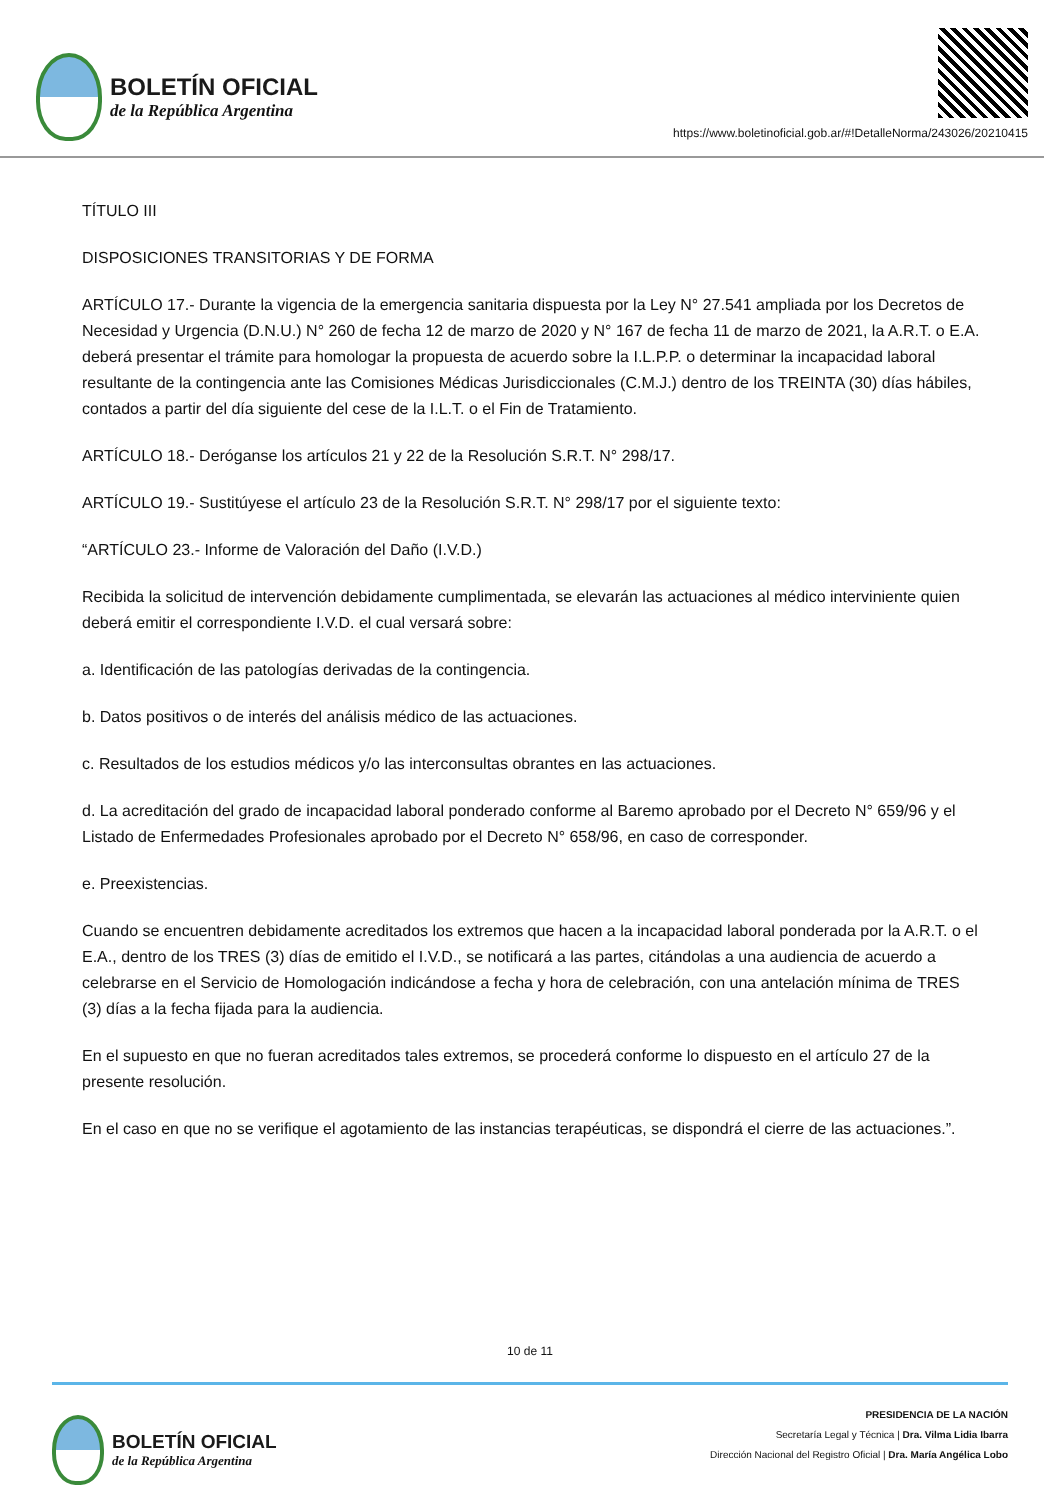BOLETÍN OFICIAL
de la República Argentina
https://www.boletinoficial.gob.ar/#!DetalleNorma/243026/20210415
TÍTULO III
DISPOSICIONES TRANSITORIAS Y DE FORMA
ARTÍCULO 17.- Durante la vigencia de la emergencia sanitaria dispuesta por la Ley N° 27.541 ampliada por los Decretos de Necesidad y Urgencia (D.N.U.) N° 260 de fecha 12 de marzo de 2020 y N° 167 de fecha 11 de marzo de 2021, la A.R.T. o E.A. deberá presentar el trámite para homologar la propuesta de acuerdo sobre la I.L.P.P. o determinar la incapacidad laboral resultante de la contingencia ante las Comisiones Médicas Jurisdiccionales (C.M.J.) dentro de los TREINTA (30) días hábiles, contados a partir del día siguiente del cese de la I.L.T. o el Fin de Tratamiento.
ARTÍCULO 18.- Deróganse los artículos 21 y 22 de la Resolución S.R.T. N° 298/17.
ARTÍCULO 19.- Sustitúyese el artículo 23 de la Resolución S.R.T. N° 298/17 por el siguiente texto:
“ARTÍCULO 23.- Informe de Valoración del Daño (I.V.D.)
Recibida la solicitud de intervención debidamente cumplimentada, se elevarán las actuaciones al médico interviniente quien deberá emitir el correspondiente I.V.D. el cual versará sobre:
a. Identificación de las patologías derivadas de la contingencia.
b. Datos positivos o de interés del análisis médico de las actuaciones.
c. Resultados de los estudios médicos y/o las interconsultas obrantes en las actuaciones.
d. La acreditación del grado de incapacidad laboral ponderado conforme al Baremo aprobado por el Decreto N° 659/96 y el Listado de Enfermedades Profesionales aprobado por el Decreto N° 658/96, en caso de corresponder.
e. Preexistencias.
Cuando se encuentren debidamente acreditados los extremos que hacen a la incapacidad laboral ponderada por la A.R.T. o el E.A., dentro de los TRES (3) días de emitido el I.V.D., se notificará a las partes, citándolas a una audiencia de acuerdo a celebrarse en el Servicio de Homologación indicándose a fecha y hora de celebración, con una antelación mínima de TRES (3) días a la fecha fijada para la audiencia.
En el supuesto en que no fueran acreditados tales extremos, se procederá conforme lo dispuesto en el artículo 27 de la presente resolución.
En el caso en que no se verifique el agotamiento de las instancias terapéuticas, se dispondrá el cierre de las actuaciones.”.
10 de 11
BOLETÍN OFICIAL
de la República Argentina
PRESIDENCIA DE LA NACIÓN
Secretaría Legal y Técnica | Dra. Vilma Lidia Ibarra
Dirección Nacional del Registro Oficial | Dra. María Angélica Lobo